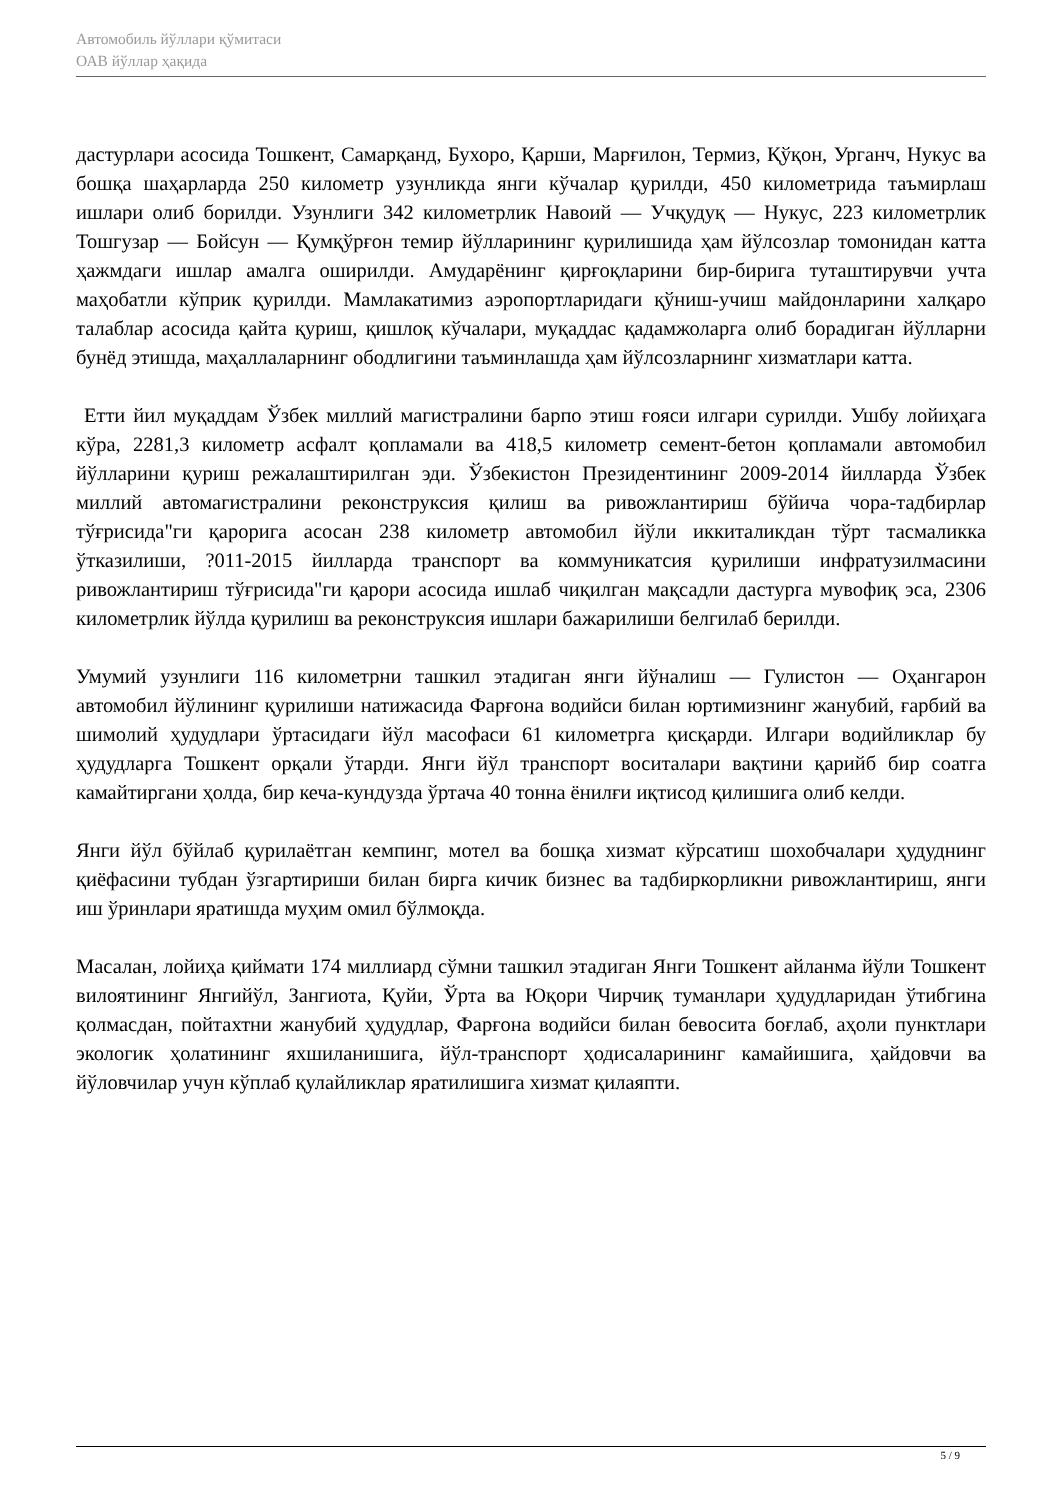Автомобиль йўллари қўмитаси
ОАВ йўллар ҳақида
дастурлари асосида Тошкент, Самарқанд, Бухоро, Қарши, Марғилон, Термиз, Қўқон, Урганч, Нукус ва бошқа шаҳарларда 250 километр узунликда янги кўчалар қурилди, 450 километрида таъмирлаш ишлари олиб борилди. Узунлиги 342 километрлик Навоий — Учқудуқ — Нукус, 223 километрлик Тошгузар — Бойсун — Қумқўрғон темир йўлларининг қурилишида ҳам йўлсозлар томонидан катта ҳажмдаги ишлар амалга оширилди. Амударёнинг қирғоқларини бир-бирига туташтирувчи учта маҳобатли кўприк қурилди. Мамлакатимиз аэропортларидаги қўниш-учиш майдонларини халқаро талаблар асосида қайта қуриш, қишлоқ кўчалари, муқаддас қадамжоларга олиб борадиган йўлларни бунёд этишда, маҳаллаларнинг ободлигини таъминлашда ҳам йўлсозларнинг хизматлари катта.
Етти йил муқаддам Ўзбек миллий магистралини барпо этиш ғояси илгари сурилди. Ушбу лойиҳага кўра, 2281,3 километр асфалт қопламали ва 418,5 километр семент-бетон қопламали автомобил йўлларини қуриш режалаштирилган эди. Ўзбекистон Президентининг 2009-2014 йилларда Ўзбек миллий автомагистралини реконструксия қилиш ва ривожлантириш бўйича чора-тадбирлар тўғрисида"ги қарорига асосан 238 километр автомобил йўли иккиталикдан тўрт тасмаликка ўтказилиши, ?011-2015 йилларда транспорт ва коммуникатсия қурилиши инфратузилмасини ривожлантириш тўғрисида"ги қарори асосида ишлаб чиқилган мақсадли дастурга мувофиқ эса, 2306 километрлик йўлда қурилиш ва реконструксия ишлари бажарилиши белгилаб берилди.
Умумий узунлиги 116 километрни ташкил этадиган янги йўналиш — Гулистон — Оҳангарон автомобил йўлининг қурилиши натижасида Фарғона водийси билан юртимизнинг жанубий, ғарбий ва шимолий ҳудудлари ўртасидаги йўл масофаси 61 километрга қисқарди. Илгари водийликлар бу ҳудудларга Тошкент орқали ўтарди. Янги йўл транспорт воситалари вақтини қарийб бир соатга камайтиргани ҳолда, бир кеча-кундузда ўртача 40 тонна ёнилғи иқтисод қилишига олиб келди.
Янги йўл бўйлаб қурилаётган кемпинг, мотел ва бошқа хизмат кўрсатиш шохобчалари ҳудуднинг қиёфасини тубдан ўзгартириши билан бирга кичик бизнес ва тадбиркорликни ривожлантириш, янги иш ўринлари яратишда муҳим омил бўлмоқда.
Масалан, лойиҳа қиймати 174 миллиард сўмни ташкил этадиган Янги Тошкент айланма йўли Тошкент вилоятининг Янгийўл, Зангиота, Қуйи, Ўрта ва Юқори Чирчиқ туманлари ҳудудларидан ўтибгина қолмасдан, пойтахтни жанубий ҳудудлар, Фарғона водийси билан бевосита боғлаб, аҳоли пунктлари экологик ҳолатининг яхшиланишига, йўл-транспорт ҳодисаларининг камайишига, ҳайдовчи ва йўловчилар учун кўплаб қулайликлар яратилишига хизмат қилаяпти.
5 / 9